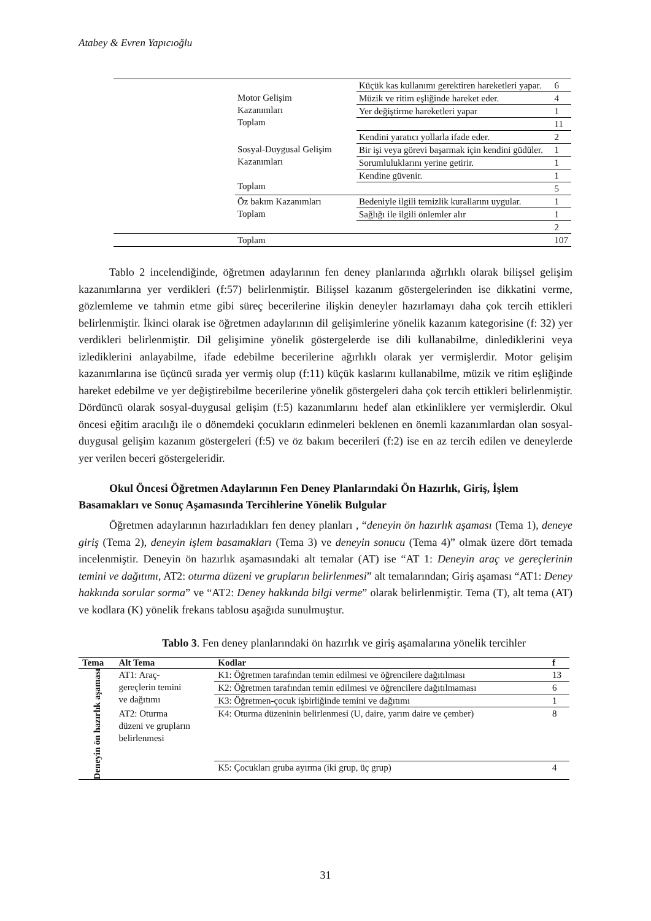Atabey & Evren Yapıcıoğlu
| | Motor Gelişim Kazanımları Toplam | Küçük kas kullanımı gerektiren hareketleri yapar. | 6 |
| | | Müzik ve ritim eşliğinde hareket eder. | 4 |
| | | Yer değiştirme hareketleri yapar | 1 |
| | | | 11 |
| | Sosyal-Duygusal Gelişim Kazanımları Toplam | Kendini yaratıcı yollarla ifade eder. | 2 |
| | | Bir işi veya görevi başarmak için kendini güdüler. | 1 |
| | | Sorumluluklarını yerine getirir. | 1 |
| | | Kendine güvenir. | 1 |
| | | | 5 |
| | Öz bakım Kazanımları Toplam | Bedeniyle ilgili temizlik kurallarını uygular. | 1 |
| | | Sağlığı ile ilgili önlemler alır | 1 |
| | | | 2 |
| | Toplam | | 107 |
Tablo 2 incelendiğinde, öğretmen adaylarının fen deney planlarında ağırlıklı olarak bilişsel gelişim kazanımlarına yer verdikleri (f:57) belirlenmiştir. Bilişsel kazanım göstergelerinden ise dikkatini verme, gözlemleme ve tahmin etme gibi süreç becerilerine ilişkin deneyler hazırlamayı daha çok tercih ettikleri belirlenmiştir. İkinci olarak ise öğretmen adaylarının dil gelişimlerine yönelik kazanım kategorisine (f: 32) yer verdikleri belirlenmiştir. Dil gelişimine yönelik göstergelerde ise dili kullanabilme, dinlediklerini veya izlediklerini anlayabilme, ifade edebilme becerilerine ağırlıklı olarak yer vermişlerdir. Motor gelişim kazanımlarına ise üçüncü sırada yer vermiş olup (f:11) küçük kaslarını kullanabilme, müzik ve ritim eşliğinde hareket edebilme ve yer değiştirebilme becerilerine yönelik göstergeleri daha çok tercih ettikleri belirlenmiştir. Dördüncü olarak sosyal-duygusal gelişim (f:5) kazanımlarını hedef alan etkinliklere yer vermişlerdir. Okul öncesi eğitim aracılığı ile o dönemdeki çocukların edinmeleri beklenen en önemli kazanımlardan olan sosyal-duygusal gelişim kazanım göstergeleri (f:5) ve öz bakım becerileri (f:2) ise en az tercih edilen ve deneylerde yer verilen beceri göstergeleridir.
Okul Öncesi Öğretmen Adaylarının Fen Deney Planlarındaki Ön Hazırlık, Giriş, İşlem Basamakları ve Sonuç Aşamasında Tercihlerine Yönelik Bulgular
Öğretmen adaylarının hazırladıkları fen deney planları , “deneyin ön hazırlık aşaması (Tema 1), deneye giriş (Tema 2), deneyin işlem basamakları (Tema 3) ve deneyin sonucu (Tema 4)” olmak üzere dört temada incelenmiştir. Deneyin ön hazırlık aşamasındaki alt temalar (AT) ise “AT 1: Deneyin araç ve gereçlerinin temini ve dağıtımı, AT2: oturma düzeni ve grupların belirlenmesi” alt temalarından; Giriş aşaması “AT1: Deney hakkında sorular sorma” ve “AT2: Deney hakkında bilgi verme” olarak belirlenmiştir. Tema (T), alt tema (AT) ve kodlara (K) yönelik frekans tablosu aşağıda sunulmuştur.
Tablo 3. Fen deney planlarındaki ön hazırlık ve giriş aşamalarına yönelik tercihler
| Tema | Alt Tema | Kodlar | f |
| --- | --- | --- | --- |
| Deneyin ön hazırlık aşaması | AT1: Araç- gereçlerin temini ve dağıtımı | K1: Öğretmen tarafından temin edilmesi ve öğrencilere dağıtılması | 13 |
| | | K2: Öğretmen tarafından temin edilmesi ve öğrencilere dağıtılmaması | 6 |
| | | K3: Öğretmen-çocuk işbirliğinde temini ve dağıtımı | 1 |
| | AT2: Oturma düzeni ve grupların belirlenmesi | K4: Oturma düzeninin belirlenmesi (U, daire, yarım daire ve çember) | 8 |
| | | K5: Çocukları gruba ayırma (iki grup, üç grup) | 4 |
31